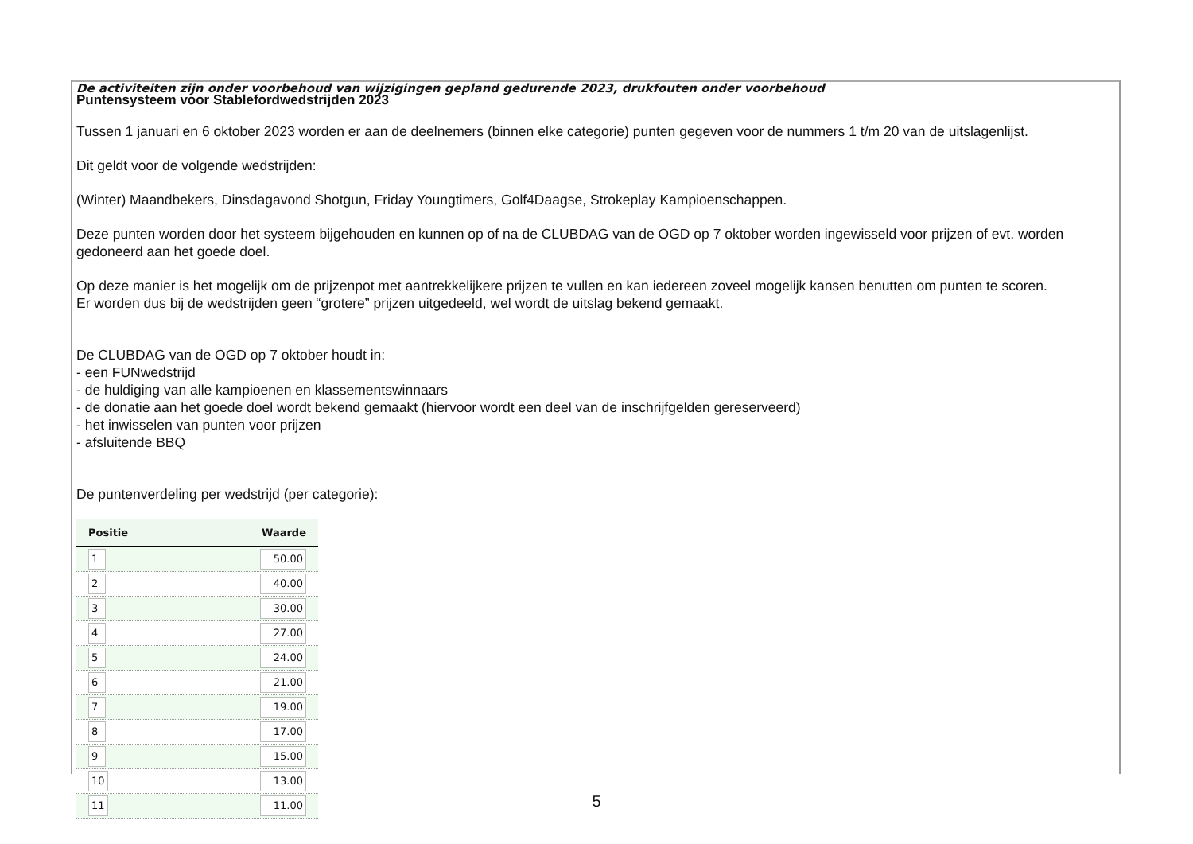De activiteiten zijn onder voorbehoud van wijzigingen gepland gedurende 2023, drukfouten onder voorbehoud
Puntensysteem voor Stablefordwedstrijden 2023
Tussen 1 januari en 6 oktober 2023 worden er aan de deelnemers (binnen elke categorie) punten gegeven voor de nummers 1 t/m 20 van de uitslagenlijst.
Dit geldt voor de volgende wedstrijden:
(Winter) Maandbekers, Dinsdagavond Shotgun, Friday Youngtimers, Golf4Daagse, Strokeplay Kampioenschappen.
Deze punten worden door het systeem bijgehouden en kunnen op of na de CLUBDAG van de OGD op 7 oktober worden ingewisseld voor prijzen of evt. worden gedoneerd aan het goede doel.
Op deze manier is het mogelijk om de prijzenpot met aantrekkelijkere prijzen te vullen en kan iedereen zoveel mogelijk kansen benutten om punten te scoren.
Er worden dus bij de wedstrijden geen “grotere” prijzen uitgedeeld, wel wordt de uitslag bekend gemaakt.
De CLUBDAG van de OGD op 7 oktober houdt in:
- een FUNwedstrijd
- de huldiging van alle kampioenen en klassementswinnaars
- de donatie aan het goede doel wordt bekend gemaakt (hiervoor wordt een deel van de inschrijfgelden gereserveerd)
- het inwisselen van punten voor prijzen
- afsluitende BBQ
De puntenverdeling per wedstrijd (per categorie):
| Positie | Waarde |
| --- | --- |
| 1 | 50.00 |
| 2 | 40.00 |
| 3 | 30.00 |
| 4 | 27.00 |
| 5 | 24.00 |
| 6 | 21.00 |
| 7 | 19.00 |
| 8 | 17.00 |
| 9 | 15.00 |
| 10 | 13.00 |
| 11 | 11.00 |
5